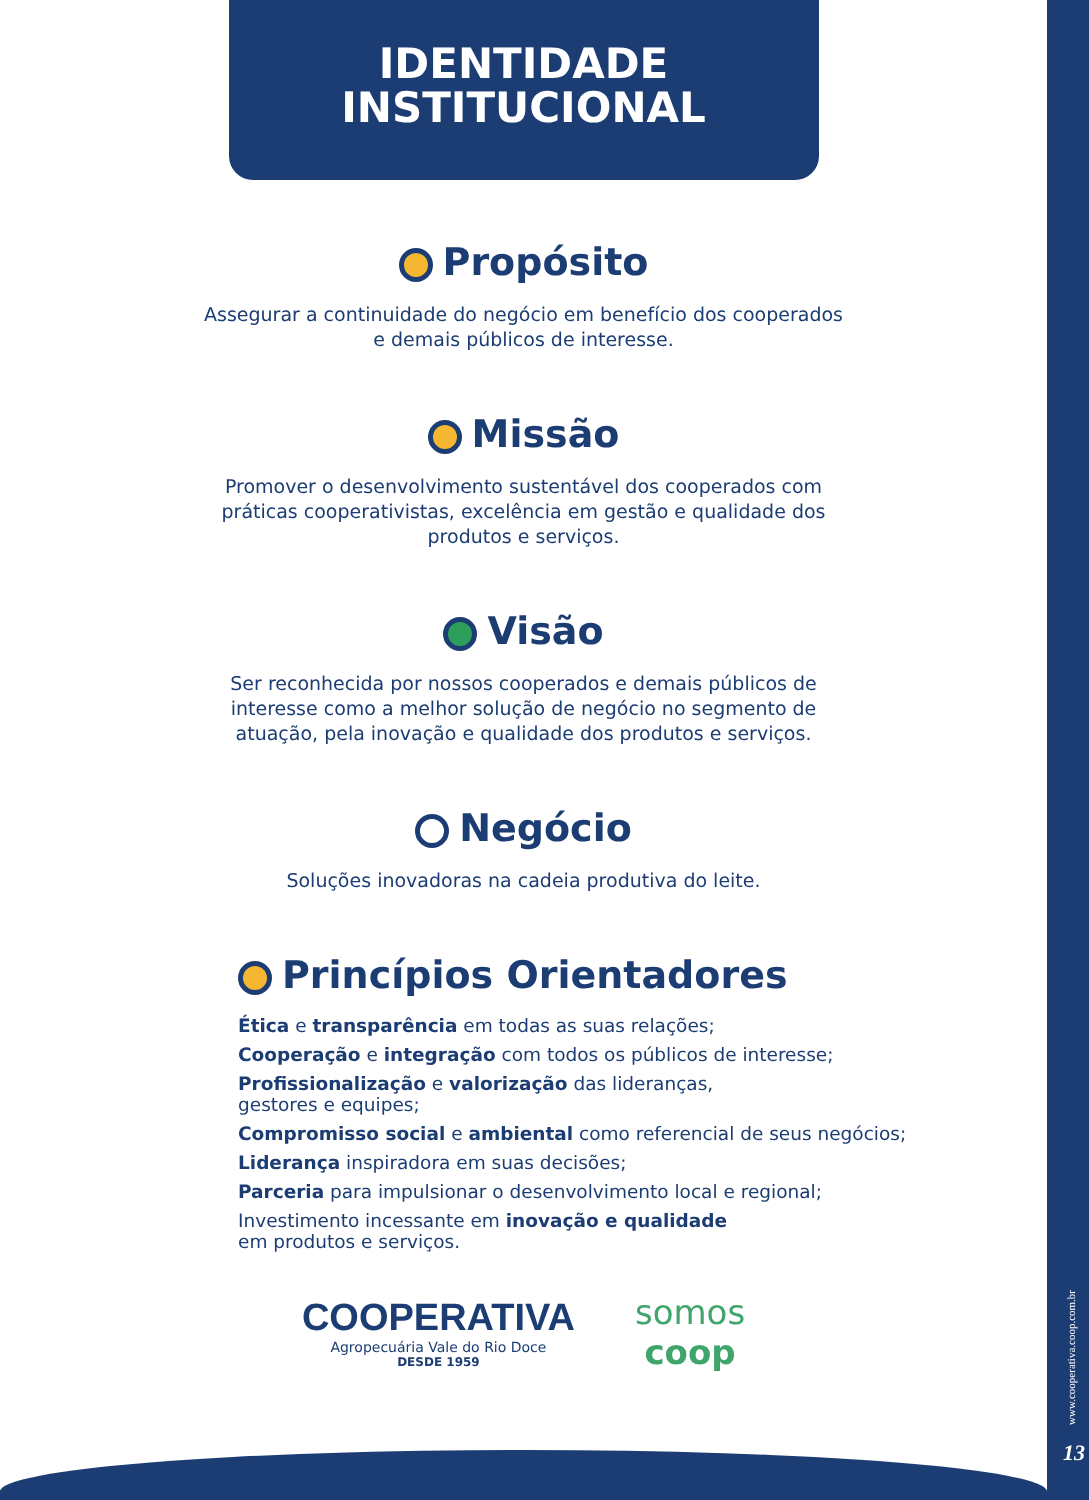IDENTIDADE
INSTITUCIONAL
Propósito
Assegurar a continuidade do negócio em benefício dos cooperados e demais públicos de interesse.
Missão
Promover o desenvolvimento sustentável dos cooperados com práticas cooperativistas, excelência em gestão e qualidade dos produtos e serviços.
Visão
Ser reconhecida por nossos cooperados e demais públicos de interesse como a melhor solução de negócio no segmento de atuação, pela inovação e qualidade dos produtos e serviços.
Negócio
Soluções inovadoras na cadeia produtiva do leite.
Princípios Orientadores
Ética e transparência em todas as suas relações;
Cooperação e integração com todos os públicos de interesse;
Profissionalização e valorização das lideranças,
gestores e equipes;
Compromisso social e ambiental como referencial de seus negócios;
Liderança inspiradora em suas decisões;
Parceria para impulsionar o desenvolvimento local e regional;
Investimento incessante em inovação e qualidade
em produtos e serviços.
COOPERATIVA
Agropecuária Vale do Rio Doce
DESDE 1959
somos
coop
www.cooperativa.coop.com.br
13